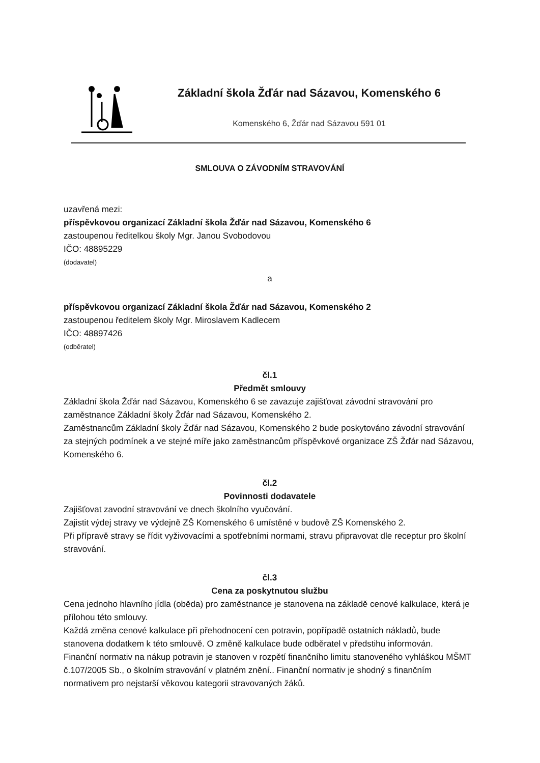Základní škola Žďár nad Sázavou, Komenského 6
Komenského 6, Žďár nad Sázavou 591 01
SMLOUVA O ZÁVODNÍM STRAVOVÁNÍ
uzavřená mezi:
příspěvkovou organizací Základní škola Žďár nad Sázavou, Komenského 6
zastoupenou ředitelkou školy Mgr. Janou Svobodovou
IČO: 48895229
(dodavatel)
a
příspěvkovou organizací Základní škola Žďár nad Sázavou, Komenského 2
zastoupenou ředitelem školy Mgr. Miroslavem Kadlecem
IČO: 48897426
(odběratel)
čl.1
Předmět smlouvy
Základní škola Žďár nad Sázavou, Komenského 6 se zavazuje zajišťovat závodní stravování pro zaměstnance Základní školy Žďár nad Sázavou, Komenského 2.
Zaměstnancům Základní školy Žďár nad Sázavou, Komenského 2 bude poskytováno závodní stravování za stejných podmínek a ve stejné míře jako zaměstnancům příspěvkové organizace ZŠ Žďár nad Sázavou, Komenského 6.
čl.2
Povinnosti dodavatele
Zajišťovat zavodní stravování ve dnech školního vyučování.
Zajistit výdej stravy ve výdejně ZŠ Komenského 6 umístěné v budově ZŠ Komenského 2.
Při přípravě stravy se řídit vyživovacími a spotřebními normami, stravu připravovat dle receptur pro školní stravování.
čl.3
Cena za poskytnutou službu
Cena jednoho hlavního jídla (oběda) pro zaměstnance je stanovena na základě cenové kalkulace, která je přílohou této smlouvy.
Každá změna cenové kalkulace při přehodnocení cen potravin, popřípadě ostatních nákladů, bude stanovena dodatkem k této smlouvě. O změně kalkulace bude odběratel v předstihu informován.
Finanční normativ na nákup potravin je stanoven v rozpětí finančního limitu stanoveného vyhláškou MŠMT č.107/2005 Sb., o školním stravování v platném znění.. Finanční normativ je shodný s finančním normativem pro nejstarší věkovou kategorii stravovaných žáků.